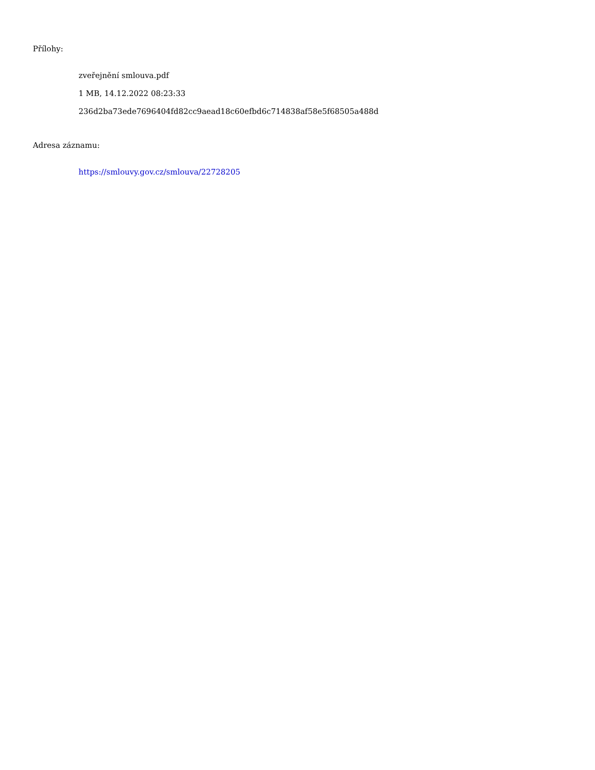Přílohy:
zveřejnění smlouva.pdf
1 MB, 14.12.2022 08:23:33
236d2ba73ede7696404fd82cc9aead18c60efbd6c714838af58e5f68505a488d
Adresa záznamu:
https://smlouvy.gov.cz/smlouva/22728205